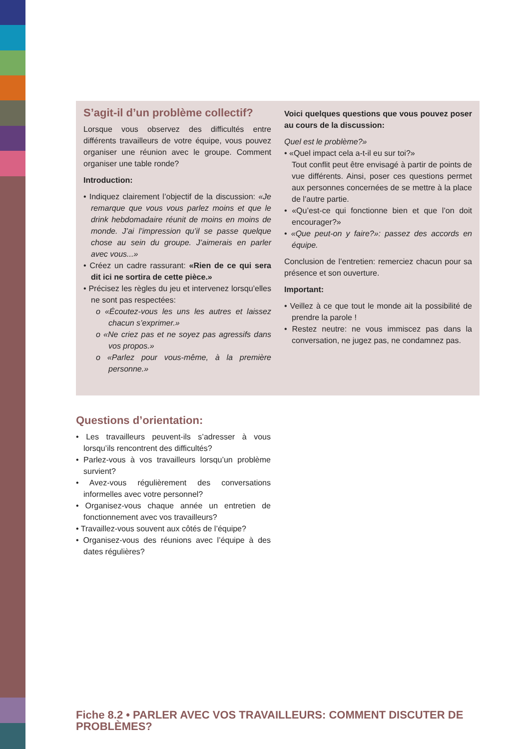S’agit-il d’un problème collectif?
Lorsque vous observez des difficultés entre différents travailleurs de votre équipe, vous pouvez organiser une réunion avec le groupe. Comment organiser une table ronde?
Introduction:
• Indiquez clairement l’objectif de la discussion: «Je remarque que vous vous parlez moins et que le drink hebdomadaire réunit de moins en moins de monde. J’ai l’impression qu’il se passe quelque chose au sein du groupe. J’aimerais en parler avec vous...»
• Créez un cadre rassurant: «Rien de ce qui sera dit ici ne sortira de cette pièce.»
• Précisez les règles du jeu et intervenez lorsqu’elles ne sont pas respectées:
o «Écoutez-vous les uns les autres et laissez chacun s’exprimer.»
o «Ne criez pas et ne soyez pas agressifs dans vos propos.»
o «Parlez pour vous-même, à la première personne.»
Voici quelques questions que vous pouvez poser au cours de la discussion:
Quel est le problème?»
• «Quel impact cela a-t-il eu sur toi?»
Tout conflit peut être envisagé à partir de points de vue différents. Ainsi, poser ces questions permet aux personnes concernées de se mettre à la place de l’autre partie.
• «Qu’est-ce qui fonctionne bien et que l’on doit encourager?»
• «Que peut-on y faire?»: passez des accords en équipe.
Conclusion de l’entretien: remerciez chacun pour sa présence et son ouverture.
Important:
• Veillez à ce que tout le monde ait la possibilité de prendre la parole !
• Restez neutre: ne vous immiscez pas dans la conversation, ne jugez pas, ne condamnez pas.
Questions d’orientation:
• Les travailleurs peuvent-ils s’adresser à vous lorsqu’ils rencontrent des difficultés?
• Parlez-vous à vos travailleurs lorsqu’un problème survient?
• Avez-vous régulièrement des conversations informelles avec votre personnel?
• Organisez-vous chaque année un entretien de fonctionnement avec vos travailleurs?
• Travaillez-vous souvent aux côtés de l’équipe?
• Organisez-vous des réunions avec l’équipe à des dates régulières?
Fiche 8.2 • PARLER AVEC VOS TRAVAILLEURS: COMMENT DISCUTER DE PROBLÈMES?